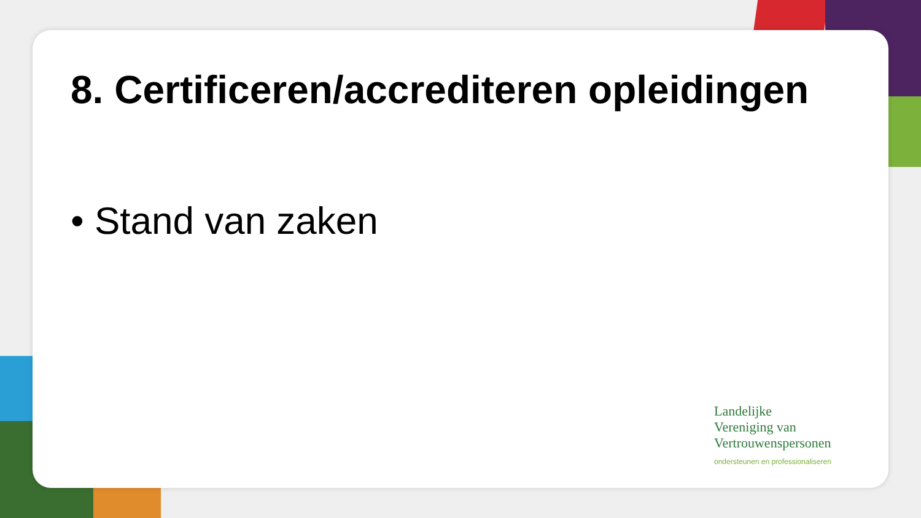8. Certificeren/accrediteren opleidingen
• Stand van zaken
Landelijke
Vereniging van
Vertrouwenspersonen
ondersteunen en professionaliseren